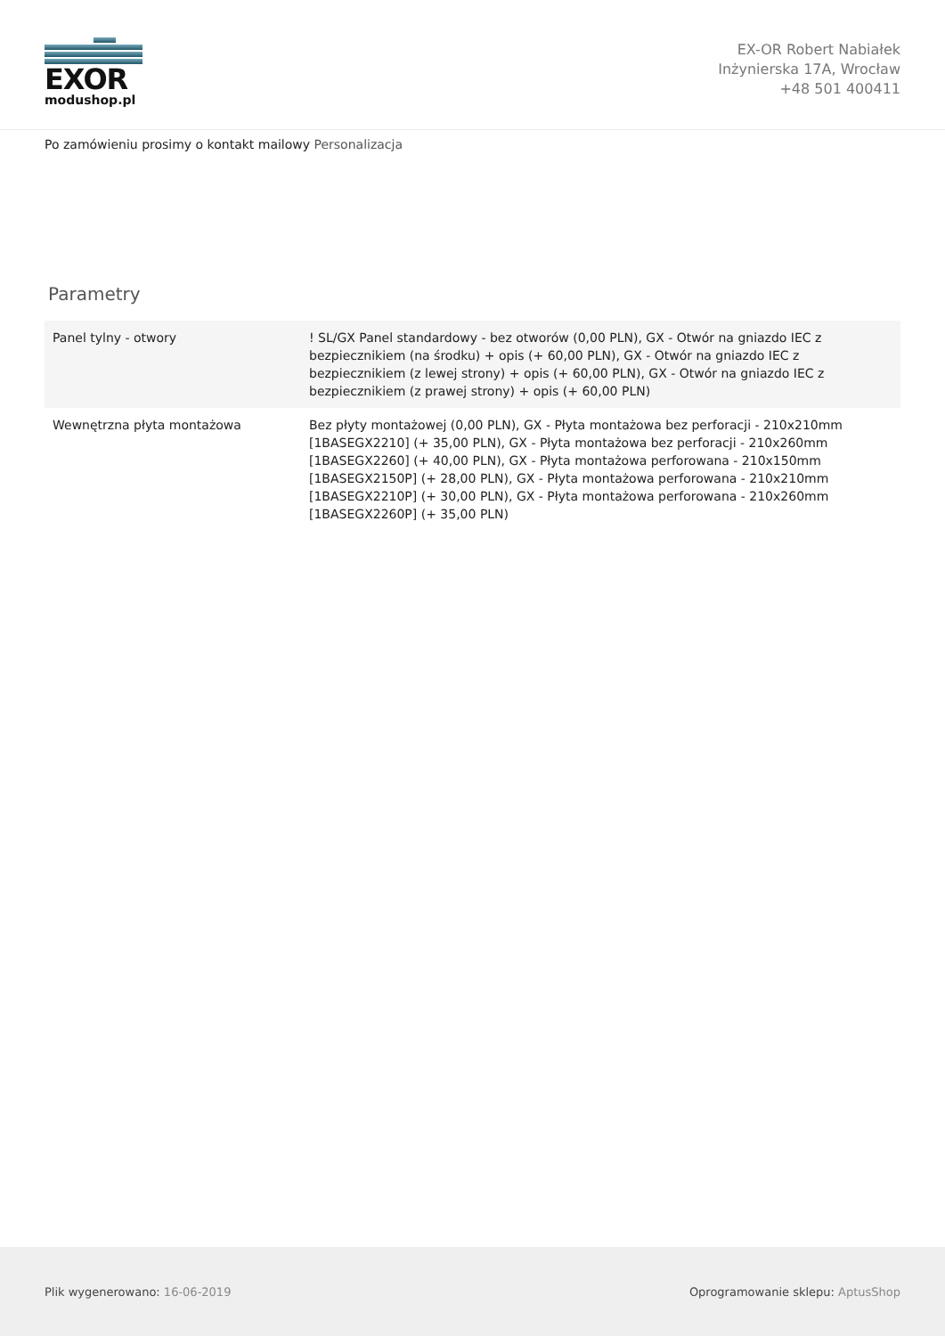EXOR
modushop.pl
EX-OR Robert Nabiałek
Inżynierska 17A, Wrocław
+48 501 400411
Po zamówieniu prosimy o kontakt mailowy Personalizacja
Parametry
| Panel tylny - otwory | ! SL/GX Panel standardowy - bez otworów (0,00 PLN), GX - Otwór na gniazdo IEC z bezpiecznikiem (na środku) + opis (+ 60,00 PLN), GX - Otwór na gniazdo IEC z bezpiecznikiem (z lewej strony) + opis (+ 60,00 PLN), GX - Otwór na gniazdo IEC z bezpiecznikiem (z prawej strony) + opis (+ 60,00 PLN) |
| Wewnętrzna płyta montażowa | Bez płyty montażowej (0,00 PLN), GX - Płyta montażowa bez perforacji - 210x210mm [1BASEGX2210] (+ 35,00 PLN), GX - Płyta montażowa bez perforacji - 210x260mm [1BASEGX2260] (+ 40,00 PLN), GX - Płyta montażowa perforowana - 210x150mm [1BASEGX2150P] (+ 28,00 PLN), GX - Płyta montażowa perforowana - 210x210mm [1BASEGX2210P] (+ 30,00 PLN), GX - Płyta montażowa perforowana - 210x260mm [1BASEGX2260P] (+ 35,00 PLN) |
Plik wygenerowano: 16-06-2019
Oprogramowanie sklepu: AptusShop